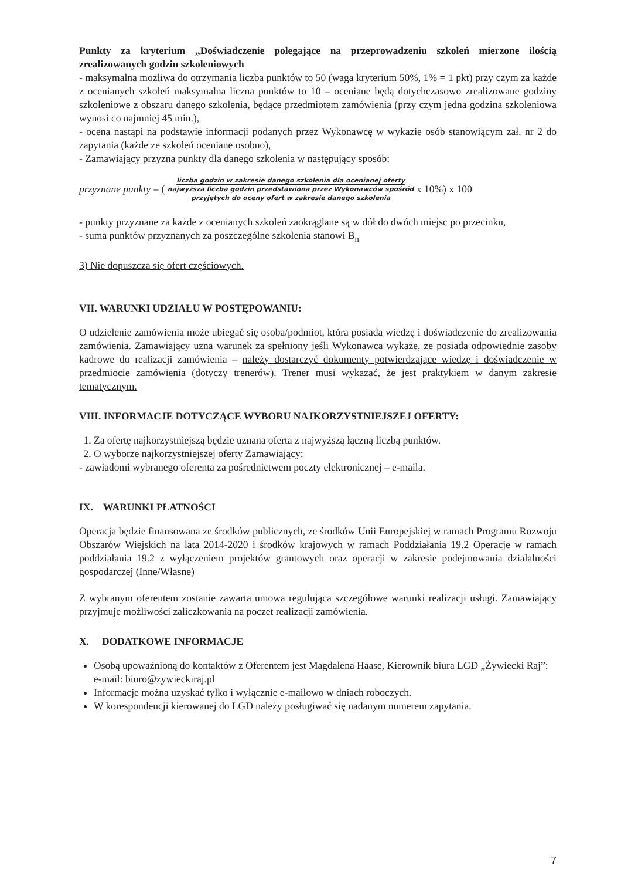Punkty za kryterium „Doświadczenie polegające na przeprowadzeniu szkoleń mierzone ilością zrealizowanych godzin szkoleniowych
- maksymalna możliwa do otrzymania liczba punktów to 50 (waga kryterium 50%, 1% = 1 pkt) przy czym za każde z ocenianych szkoleń maksymalna liczna punktów to 10 – oceniane będą dotychczasowo zrealizowane godziny szkoleniowe z obszaru danego szkolenia, będące przedmiotem zamówienia (przy czym jedna godzina szkoleniowa wynosi co najmniej 45 min.),
- ocena nastąpi na podstawie informacji podanych przez Wykonawcę w wykazie osób stanowiącym zał. nr 2 do zapytania (każde ze szkoleń oceniane osobno),
- Zamawiający przyzna punkty dla danego szkolenia w następujący sposób:
przyznane punkty = ( liczba godzin w zakresie danego szkolenia dla ocenianej oferty
najwyższa liczba godzin przedstawiona przez Wykonawców spośród
przyjętych do oceny ofert w zakresie danego szkolenia x 10%) x 100
- punkty przyznane za każde z ocenianych szkoleń zaokrąglane są w dół do dwóch miejsc po przecinku,
- suma punktów przyznanych za poszczególne szkolenia stanowi B<sub>n</sub>
3) Nie dopuszcza się ofert częściowych.
VII. WARUNKI UDZIAŁU W POSTĘPOWANIU:
O udzielenie zamówienia może ubiegać się osoba/podmiot, która posiada wiedzę i doświadczenie do zrealizowania zamówienia. Zamawiający uzna warunek za spełniony jeśli Wykonawca wykaże, że posiada odpowiednie zasoby kadrowe do realizacji zamówienia – należy dostarczyć dokumenty potwierdzające wiedzę i doświadczenie w przedmiocie zamówienia (dotyczy trenerów). Trener musi wykazać, że jest praktykiem w danym zakresie tematycznym.
VIII. INFORMACJE DOTYCZĄCE WYBORU NAJKORZYSTNIEJSZEJ OFERTY:
1. Za ofertę najkorzystniejszą będzie uznana oferta z najwyższą łączną liczbą punktów.
2. O wyborze najkorzystniejszej oferty Zamawiający:
- zawiadomi wybranego oferenta za pośrednictwem poczty elektronicznej – e-maila.
IX. WARUNKI PŁATNOŚCI
Operacja będzie finansowana ze środków publicznych, ze środków Unii Europejskiej w ramach Programu Rozwoju Obszarów Wiejskich na lata 2014-2020 i środków krajowych w ramach Poddziałania 19.2 Operacje w ramach poddziałania 19.2 z wyłączeniem projektów grantowych oraz operacji w zakresie podejmowania działalności gospodarczej (Inne/Własne)
Z wybranym oferentem zostanie zawarta umowa regulująca szczegółowe warunki realizacji usługi. Zamawiający przyjmuje możliwości zaliczkowania na poczet realizacji zamówienia.
X. DODATKOWE INFORMACJE
Osobą upoważnioną do kontaktów z Oferentem jest Magdalena Haase, Kierownik biura LGD „Żywiecki Raj”: e-mail: biuro@zywieckiraj.pl
Informacje można uzyskać tylko i wyłącznie e-mailowo w dniach roboczych.
W korespondencji kierowanej do LGD należy posługiwać się nadanym numerem zapytania.
7